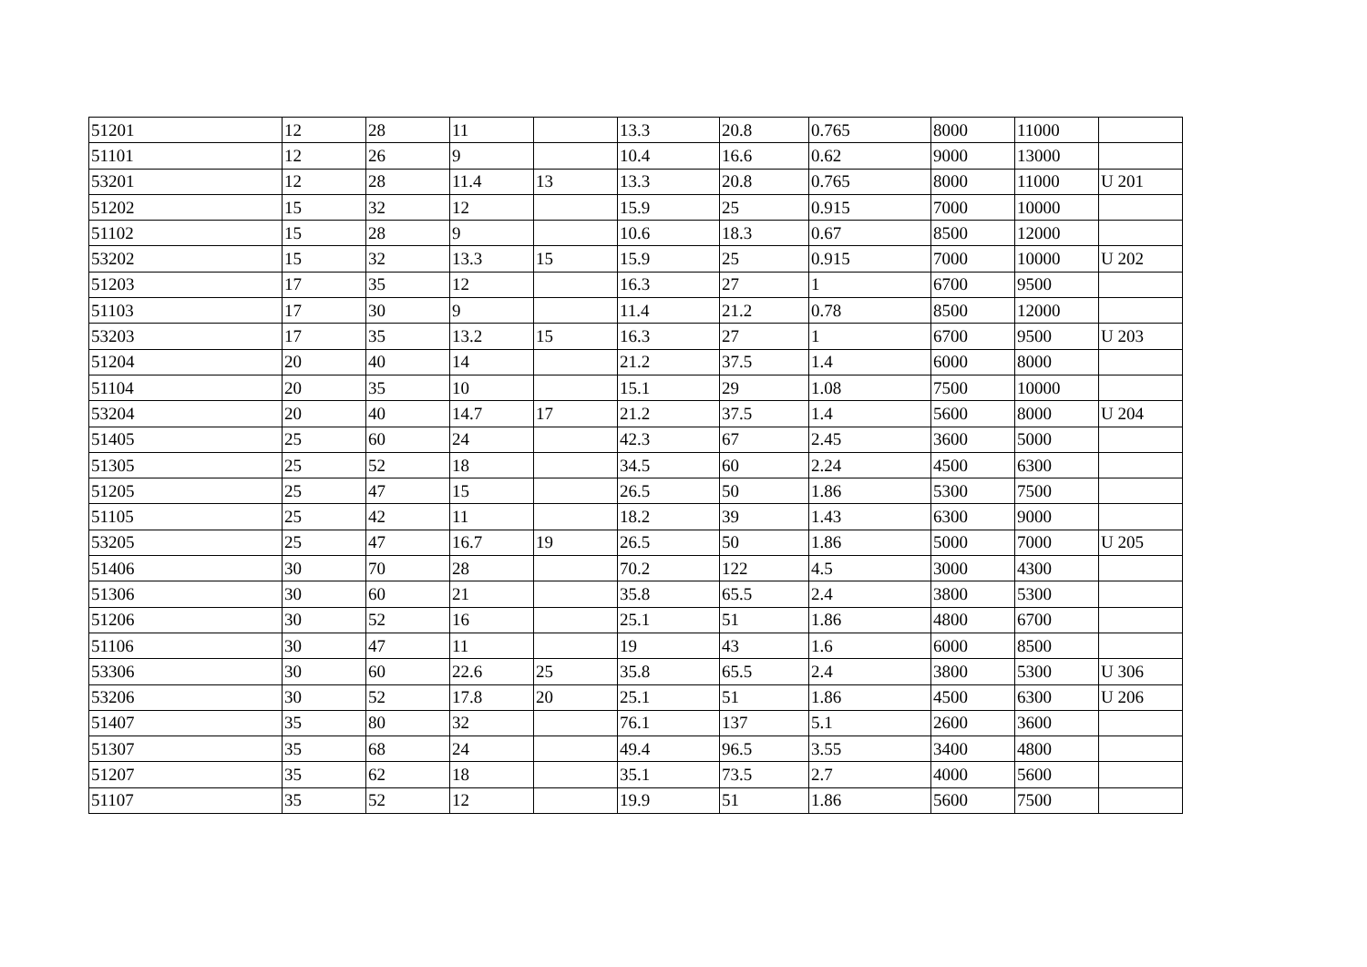| 51201 | 12 | 28 | 11 | | 13.3 | 20.8 | 0.765 | 8000 | 11000 | |
| 51101 | 12 | 26 | 9 | | 10.4 | 16.6 | 0.62 | 9000 | 13000 | |
| 53201 | 12 | 28 | 11.4 | 13 | 13.3 | 20.8 | 0.765 | 8000 | 11000 | U 201 |
| 51202 | 15 | 32 | 12 | | 15.9 | 25 | 0.915 | 7000 | 10000 | |
| 51102 | 15 | 28 | 9 | | 10.6 | 18.3 | 0.67 | 8500 | 12000 | |
| 53202 | 15 | 32 | 13.3 | 15 | 15.9 | 25 | 0.915 | 7000 | 10000 | U 202 |
| 51203 | 17 | 35 | 12 | | 16.3 | 27 | 1 | 6700 | 9500 | |
| 51103 | 17 | 30 | 9 | | 11.4 | 21.2 | 0.78 | 8500 | 12000 | |
| 53203 | 17 | 35 | 13.2 | 15 | 16.3 | 27 | 1 | 6700 | 9500 | U 203 |
| 51204 | 20 | 40 | 14 | | 21.2 | 37.5 | 1.4 | 6000 | 8000 | |
| 51104 | 20 | 35 | 10 | | 15.1 | 29 | 1.08 | 7500 | 10000 | |
| 53204 | 20 | 40 | 14.7 | 17 | 21.2 | 37.5 | 1.4 | 5600 | 8000 | U 204 |
| 51405 | 25 | 60 | 24 | | 42.3 | 67 | 2.45 | 3600 | 5000 | |
| 51305 | 25 | 52 | 18 | | 34.5 | 60 | 2.24 | 4500 | 6300 | |
| 51205 | 25 | 47 | 15 | | 26.5 | 50 | 1.86 | 5300 | 7500 | |
| 51105 | 25 | 42 | 11 | | 18.2 | 39 | 1.43 | 6300 | 9000 | |
| 53205 | 25 | 47 | 16.7 | 19 | 26.5 | 50 | 1.86 | 5000 | 7000 | U 205 |
| 51406 | 30 | 70 | 28 | | 70.2 | 122 | 4.5 | 3000 | 4300 | |
| 51306 | 30 | 60 | 21 | | 35.8 | 65.5 | 2.4 | 3800 | 5300 | |
| 51206 | 30 | 52 | 16 | | 25.1 | 51 | 1.86 | 4800 | 6700 | |
| 51106 | 30 | 47 | 11 | | 19 | 43 | 1.6 | 6000 | 8500 | |
| 53306 | 30 | 60 | 22.6 | 25 | 35.8 | 65.5 | 2.4 | 3800 | 5300 | U 306 |
| 53206 | 30 | 52 | 17.8 | 20 | 25.1 | 51 | 1.86 | 4500 | 6300 | U 206 |
| 51407 | 35 | 80 | 32 | | 76.1 | 137 | 5.1 | 2600 | 3600 | |
| 51307 | 35 | 68 | 24 | | 49.4 | 96.5 | 3.55 | 3400 | 4800 | |
| 51207 | 35 | 62 | 18 | | 35.1 | 73.5 | 2.7 | 4000 | 5600 | |
| 51107 | 35 | 52 | 12 | | 19.9 | 51 | 1.86 | 5600 | 7500 | |